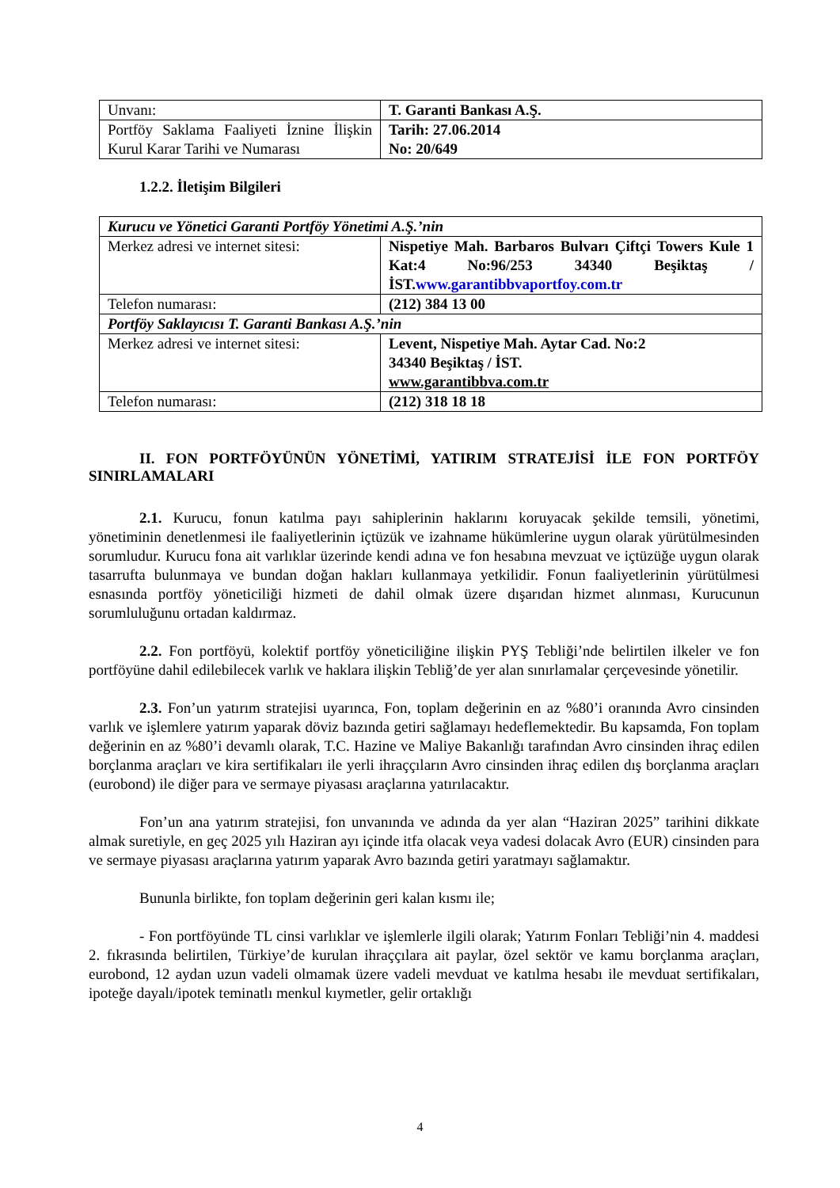| Unvanı: | T. Garanti Bankası A.Ş. |
| Portföy Saklama Faaliyeti İznine İlişkin Kurul Karar Tarihi ve Numarası | Tarih: 27.06.2014 No: 20/649 |
1.2.2. İletişim Bilgileri
| Kurucu ve Yönetici Garanti Portföy Yönetimi A.Ş.’nin | |
| Merkez adresi ve internet sitesi: | Nispetiye Mah. Barbaros Bulvarı Çiftçi Towers Kule 1 Kat:4 No:96/253 34340 Beşiktaş / İST. www.garantibbvaportfoy.com.tr |
| Telefon numarası: | (212) 384 13 00 |
| Portföy Saklayıcısı T. Garanti Bankası A.Ş.’nin | |
| Merkez adresi ve internet sitesi: | Levent, Nispetiye Mah. Aytar Cad. No:2 34340 Beşiktaş / İST. www.garantibbva.com.tr |
| Telefon numarası: | (212) 318 18 18 |
II. FON PORTFÖYÜNÜN YÖNETİMİ, YATIRIM STRATEJİSİ İLE FON PORTFÖY SINIRLAMALARI
2.1. Kurucu, fonun katılma payı sahiplerinin haklarını koruyacak şekilde temsili, yönetimi, yönetiminin denetlenmesi ile faaliyetlerinin içtüzük ve izahname hükümlerine uygun olarak yürütülmesinden sorumludur. Kurucu fona ait varlıklar üzerinde kendi adına ve fon hesabına mevzuat ve içtüzüğe uygun olarak tasarrufta bulunmaya ve bundan doğan hakları kullanmaya yetkilidir. Fonun faaliyetlerinin yürütülmesi esnasında portföy yöneticiliği hizmeti de dahil olmak üzere dışarıdan hizmet alınması, Kurucunun sorumluluğunu ortadan kaldırmaz.
2.2. Fon portföyü, kolektif portföy yöneticiliğine ilişkin PYŞ Tebliği’nde belirtilen ilkeler ve fon portföyüne dahil edilebilecek varlık ve haklara ilişkin Tebliğ’de yer alan sınırlamalar çerçevesinde yönetilir.
2.3. Fon’un yatırım stratejisi uyarınca, Fon, toplam değerinin en az %80’i oranında Avro cinsinden varlık ve işlemlere yatırım yaparak döviz bazında getiri sağlamayı hedeflemektedir. Bu kapsamda, Fon toplam değerinin en az %80’i devamlı olarak, T.C. Hazine ve Maliye Bakanlığı tarafından Avro cinsinden ihraç edilen borçlanma araçları ve kira sertifikaları ile yerli ihraççıların Avro cinsinden ihraç edilen dış borçlanma araçları (eurobond) ile diğer para ve sermaye piyasası araçlarına yatırılacaktır.
Fon’un ana yatırım stratejisi, fon unvanında ve adında da yer alan “Haziran 2025” tarihini dikkate almak suretiyle, en geç 2025 yılı Haziran ayı içinde itfa olacak veya vadesi dolacak Avro (EUR) cinsinden para ve sermaye piyasası araçlarına yatırım yaparak Avro bazında getiri yaratmayı sağlamaktır.
Bununla birlikte, fon toplam değerinin geri kalan kısmı ile;
- Fon portföyünde TL cinsi varlıklar ve işlemlerle ilgili olarak; Yatırım Fonları Tebliği’nin 4. maddesi 2. fıkrasında belirtilen, Türkiye’de kurulan ihraççılara ait paylar, özel sektör ve kamu borçlanma araçları, eurobond, 12 aydan uzun vadeli olmamak üzere vadeli mevduat ve katılma hesabı ile mevduat sertifikaları, ipoteğe dayalı/ipotek teminatlı menkul kıymetler, gelir ortaklığı
4